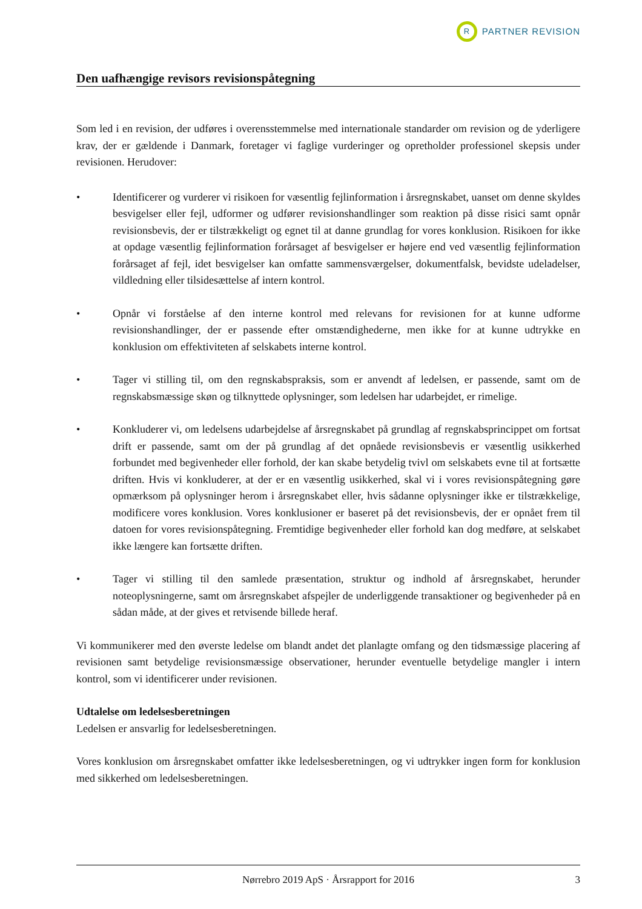R PARTNER REVISION
Den uafhængige revisors revisionspåtegning
Som led i en revision, der udføres i overensstemmelse med internationale standarder om revision og de yderligere krav, der er gældende i Danmark, foretager vi faglige vurderinger og opretholder professionel skepsis under revisionen. Herudover:
• Identificerer og vurderer vi risikoen for væsentlig fejlinformation i årsregnskabet, uanset om denne skyldes besvigelser eller fejl, udformer og udfører revisionshandlinger som reaktion på disse risici samt opnår revisionsbevis, der er tilstrækkeligt og egnet til at danne grundlag for vores konklusion. Risikoen for ikke at opdage væsentlig fejlinformation forårsaget af besvigelser er højere end ved væsentlig fejlinformation forårsaget af fejl, idet besvigelser kan omfatte sammensværgelser, dokumentfalsk, bevidste udeladelser, vildledning eller tilsidesættelse af intern kontrol.
• Opnår vi forståelse af den interne kontrol med relevans for revisionen for at kunne udforme revisionshandlinger, der er passende efter omstændighederne, men ikke for at kunne udtrykke en konklusion om effektiviteten af selskabets interne kontrol.
• Tager vi stilling til, om den regnskabspraksis, som er anvendt af ledelsen, er passende, samt om de regnskabsmæssige skøn og tilknyttede oplysninger, som ledelsen har udarbejdet, er rimelige.
• Konkluderer vi, om ledelsens udarbejdelse af årsregnskabet på grundlag af regnskabsprincippet om fortsat drift er passende, samt om der på grundlag af det opnåede revisionsbevis er væsentlig usikkerhed forbundet med begivenheder eller forhold, der kan skabe betydelig tvivl om selskabets evne til at fortsætte driften. Hvis vi konkluderer, at der er en væsentlig usikkerhed, skal vi i vores revisionspåtegning gøre opmærksom på oplysninger herom i årsregnskabet eller, hvis sådanne oplysninger ikke er tilstrækkelige, modificere vores konklusion. Vores konklusioner er baseret på det revisionsbevis, der er opnået frem til datoen for vores revisionspåtegning. Fremtidige begivenheder eller forhold kan dog medføre, at selskabet ikke længere kan fortsætte driften.
• Tager vi stilling til den samlede præsentation, struktur og indhold af årsregnskabet, herunder noteoplysningerne, samt om årsregnskabet afspejler de underliggende transaktioner og begivenheder på en sådan måde, at der gives et retvisende billede heraf.
Vi kommunikerer med den øverste ledelse om blandt andet det planlagte omfang og den tidsmæssige placering af revisionen samt betydelige revisionsmæssige observationer, herunder eventuelle betydelige mangler i intern kontrol, som vi identificerer under revisionen.
Udtalelse om ledelsesberetningen
Ledelsen er ansvarlig for ledelsesberetningen.
Vores konklusion om årsregnskabet omfatter ikke ledelsesberetningen, og vi udtrykker ingen form for konklusion med sikkerhed om ledelsesberetningen.
Nørrebro 2019 ApS · Årsrapport for 2016 3